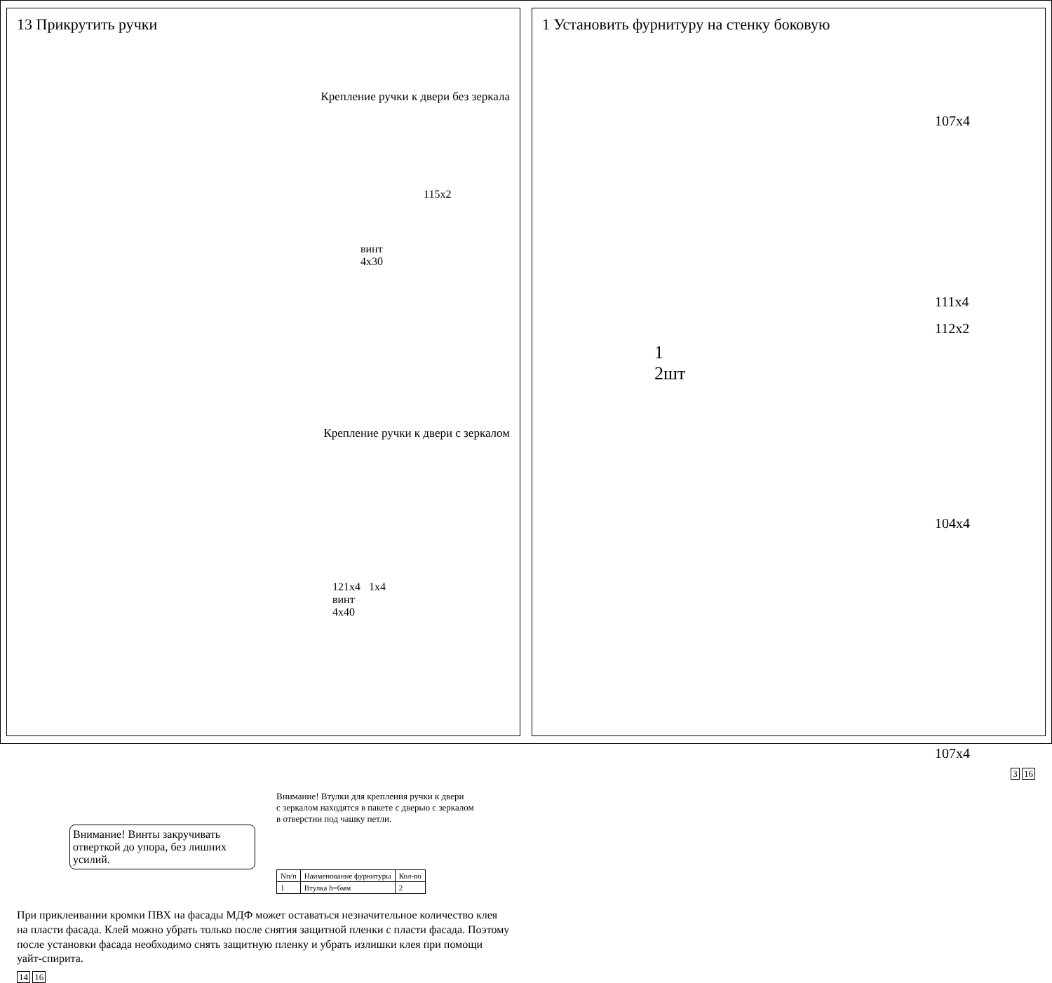13 Прикрутить ручки
Крепление ручки к двери без зеркала
115x2
винт
4x30
Крепление ручки к двери с зеркалом
121x4 1x4
винт
4x40
Внимание! Втулки для крепления ручки к двери
с зеркалом находятся в пакете с дверью с зеркалом
в отверстии под чашку петли.
Внимание! Винты закручивать отверткой до упора, без лишних усилий.
| Nп/п | Наименование фурнитуры | Кол-во |
| --- | --- | --- |
| 1 | Втулка h=6мм | 2 |
При приклеивании кромки ПВХ на фасады МДФ может оставаться незначительное количество клея на пласти фасада. Клей можно убрать только после снятия защитной пленки с пласти фасада. Поэтому после установки фасада необходимо снять защитную пленку и убрать излишки клея при помощи уайт-спирита.
14 16
1 Установить фурнитуру на стенку боковую
1
2шт
107x4
111x4
112x2
104x4
107x4
3 16